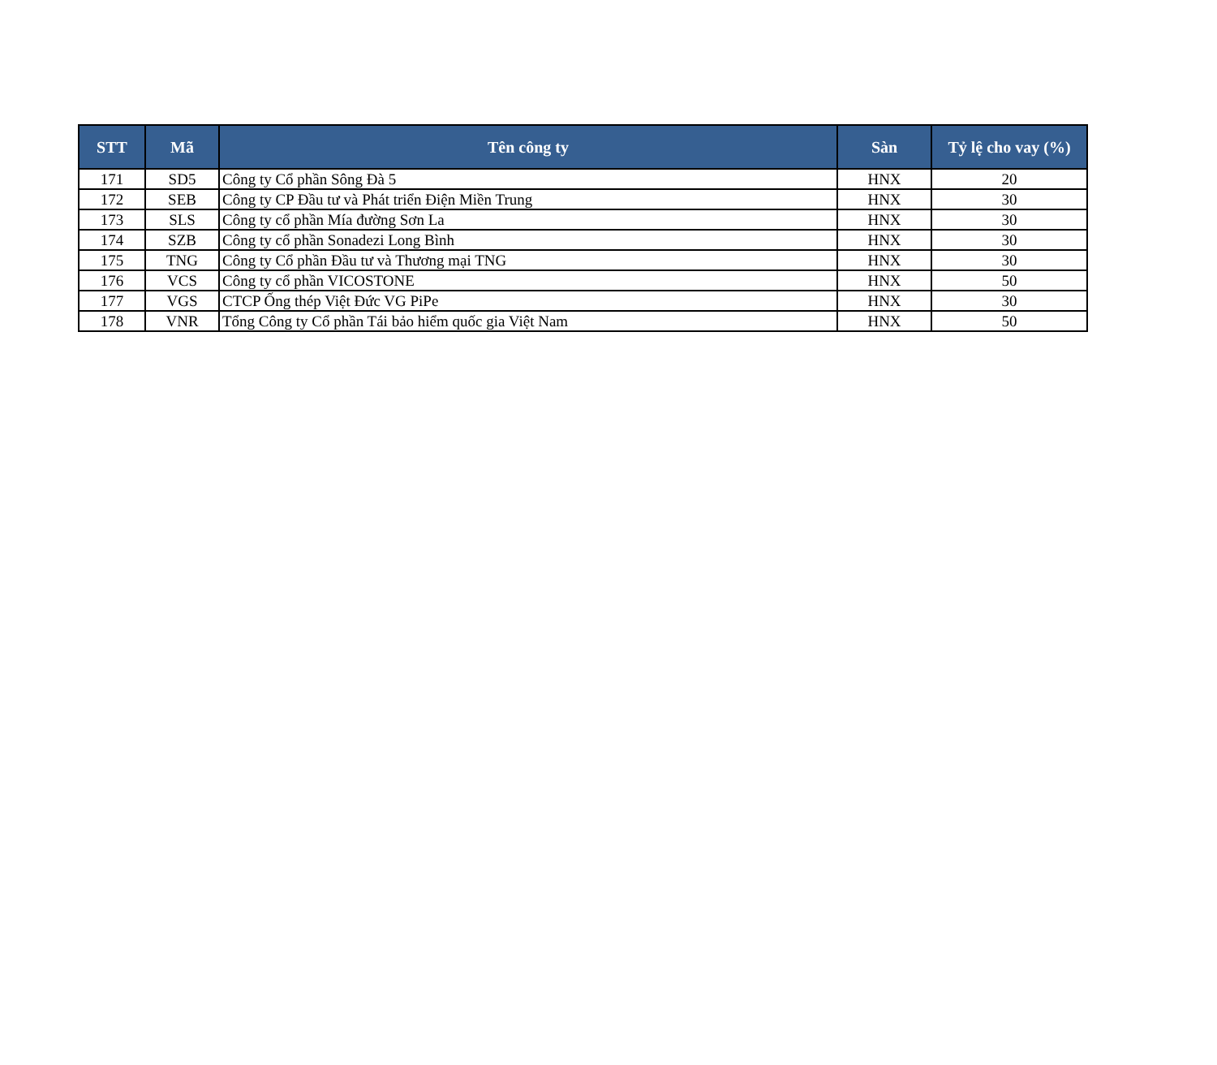| STT | Mã | Tên công ty | Sàn | Tỷ lệ cho vay (%) |
| --- | --- | --- | --- | --- |
| 171 | SD5 | Công ty Cổ phần Sông Đà 5 | HNX | 20 |
| 172 | SEB | Công ty CP Đầu tư và Phát triển Điện Miền Trung | HNX | 30 |
| 173 | SLS | Công ty cổ phần Mía đường Sơn La | HNX | 30 |
| 174 | SZB | Công ty cổ phần Sonadezi Long Bình | HNX | 30 |
| 175 | TNG | Công ty Cổ phần Đầu tư và Thương mại TNG | HNX | 30 |
| 176 | VCS | Công ty cổ phần VICOSTONE | HNX | 50 |
| 177 | VGS | CTCP Ống thép Việt Đức VG PiPe | HNX | 30 |
| 178 | VNR | Tổng Công ty Cổ phần Tái bảo hiểm quốc gia Việt Nam | HNX | 50 |